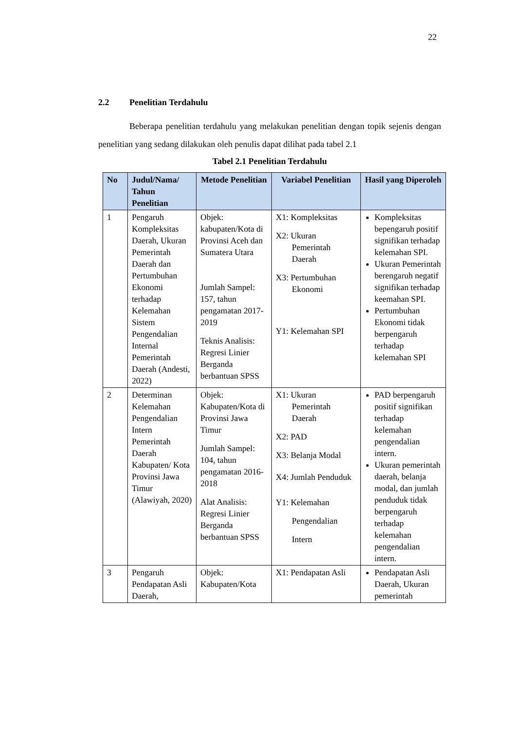22
2.2 Penelitian Terdahulu
Beberapa penelitian terdahulu yang melakukan penelitian dengan topik sejenis dengan penelitian yang sedang dilakukan oleh penulis dapat dilihat pada tabel 2.1
Tabel 2.1 Penelitian Terdahulu
| No | Judul/Nama/ Tahun Penelitian | Metode Penelitian | Variabel Penelitian | Hasil yang Diperoleh |
| --- | --- | --- | --- | --- |
| 1 | Pengaruh Kompleksitas Daerah, Ukuran Pemerintah Daerah dan Pertumbuhan Ekonomi terhadap Kelemahan Sistem Pengendalian Internal Pemerintah Daerah (Andesti, 2022) | Objek: kabupaten/Kota di Provinsi Aceh dan Sumatera Utara Jumlah Sampel: 157, tahun pengamatan 2017-2019 Teknis Analisis: Regresi Linier Berganda berbantuan SPSS | X1: Kompleksitas X2: Ukuran Pemerintah Daerah X3: Pertumbuhan Ekonomi Y1: Kelemahan SPI | Kompleksitas bepengaruh positif signifikan terhadap kelemahan SPI. Ukuran Pemerintah berengaruh negatif signifikan terhadap keemahan SPI. Pertumbuhan Ekonomi tidak berpengaruh terhadap kelemahan SPI |
| 2 | Determinan Kelemahan Pengendalian Intern Pemerintah Daerah Kabupaten/ Kota Provinsi Jawa Timur (Alawiyah, 2020) | Objek: Kabupaten/Kota di Provinsi Jawa Timur Jumlah Sampel: 104, tahun pengamatan 2016-2018 Alat Analisis: Regresi Linier Berganda berbantuan SPSS | X1: Ukuran Pemerintah Daerah X2: PAD X3: Belanja Modal X4: Jumlah Penduduk Y1: Kelemahan Pengendalian Intern | PAD berpengaruh positif signifikan terhadap kelemahan pengendalian intern. Ukuran pemerintah daerah, belanja modal, dan jumlah penduduk tidak berpengaruh terhadap kelemahan pengendalian intern. |
| 3 | Pengaruh Pendapatan Asli Daerah, | Objek: Kabupaten/Kota | X1: Pendapatan Asli | Pendapatan Asli Daerah, Ukuran pemerintah |